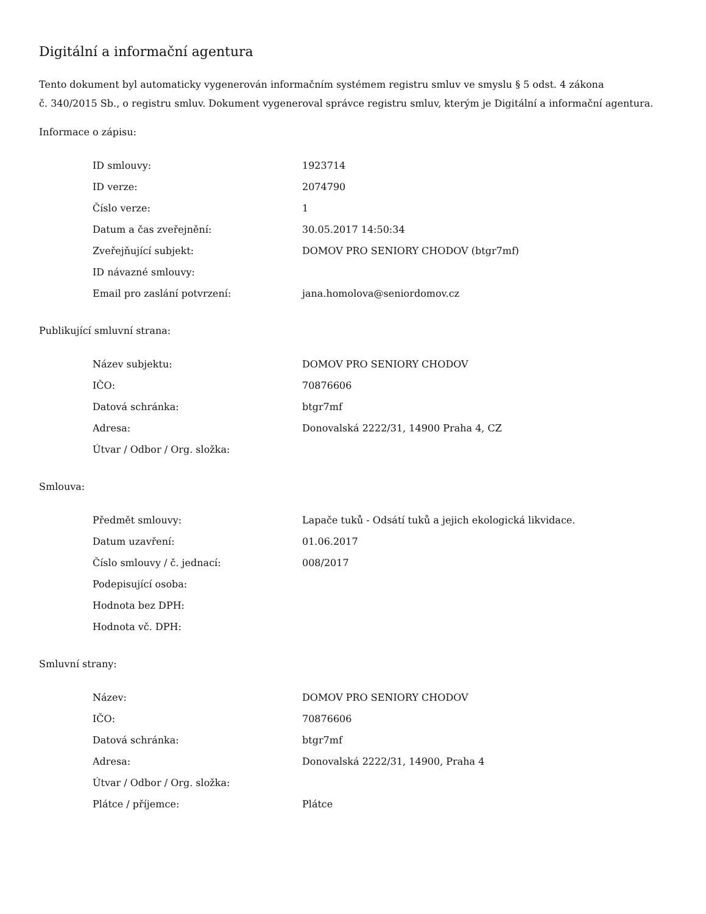Digitální a informační agentura
Tento dokument byl automaticky vygenerován informačním systémem registru smluv ve smyslu § 5 odst. 4 zákona
č. 340/2015 Sb., o registru smluv. Dokument vygeneroval správce registru smluv, kterým je Digitální a informační agentura.
Informace o zápisu:
| ID smlouvy: | 1923714 |
| ID verze: | 2074790 |
| Číslo verze: | 1 |
| Datum a čas zveřejnění: | 30.05.2017 14:50:34 |
| Zveřejňující subjekt: | DOMOV PRO SENIORY CHODOV (btgr7mf) |
| ID návazné smlouvy: | |
| Email pro zaslání potvrzení: | jana.homolova@seniordomov.cz |
Publikující smluvní strana:
| Název subjektu: | DOMOV PRO SENIORY CHODOV |
| IČO: | 70876606 |
| Datová schránka: | btgr7mf |
| Adresa: | Donovalská 2222/31, 14900 Praha 4, CZ |
| Útvar / Odbor / Org. složka: | |
Smlouva:
| Předmět smlouvy: | Lapače tuků - Odsátí tuků a jejich ekologická likvidace. |
| Datum uzavření: | 01.06.2017 |
| Číslo smlouvy / č. jednací: | 008/2017 |
| Podepisující osoba: | |
| Hodnota bez DPH: | |
| Hodnota vč. DPH: | |
Smluvní strany:
| Název: | DOMOV PRO SENIORY CHODOV |
| IČO: | 70876606 |
| Datová schránka: | btgr7mf |
| Adresa: | Donovalská 2222/31, 14900, Praha 4 |
| Útvar / Odbor / Org. složka: | |
| Plátce / příjemce: | Plátce |